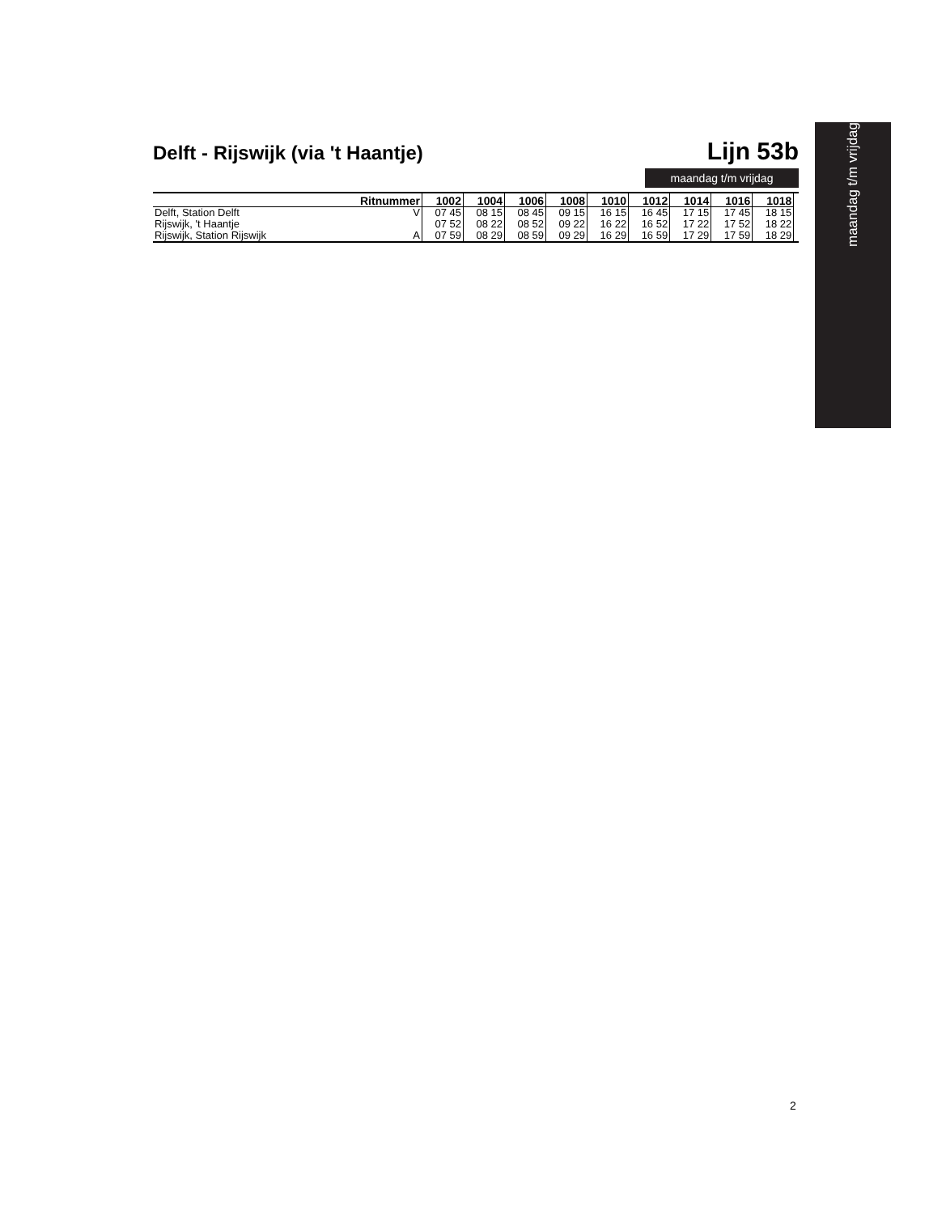maandag t/m vrijdag
Delft - Rijswijk (via 't Haantje)
Lijn 53b
maandag t/m vrijdag
| Ritnummer | | 1002 | 1004 | 1006 | 1008 | 1010 | 1012 | 1014 | 1016 | 1018 | |
| --- | --- | --- | --- | --- | --- | --- | --- | --- | --- | --- | --- |
| Delft, Station Delft | V | 07 45 | 08 15 | 08 45 | 09 15 | 16 15 | 16 45 | 17 15 | 17 45 | 18 15 | |
| Rijswijk, 't Haantje | | 07 52 | 08 22 | 08 52 | 09 22 | 16 22 | 16 52 | 17 22 | 17 52 | 18 22 | |
| Rijswijk, Station Rijswijk | A | 07 59 | 08 29 | 08 59 | 09 29 | 16 29 | 16 59 | 17 29 | 17 59 | 18 29 | |
2